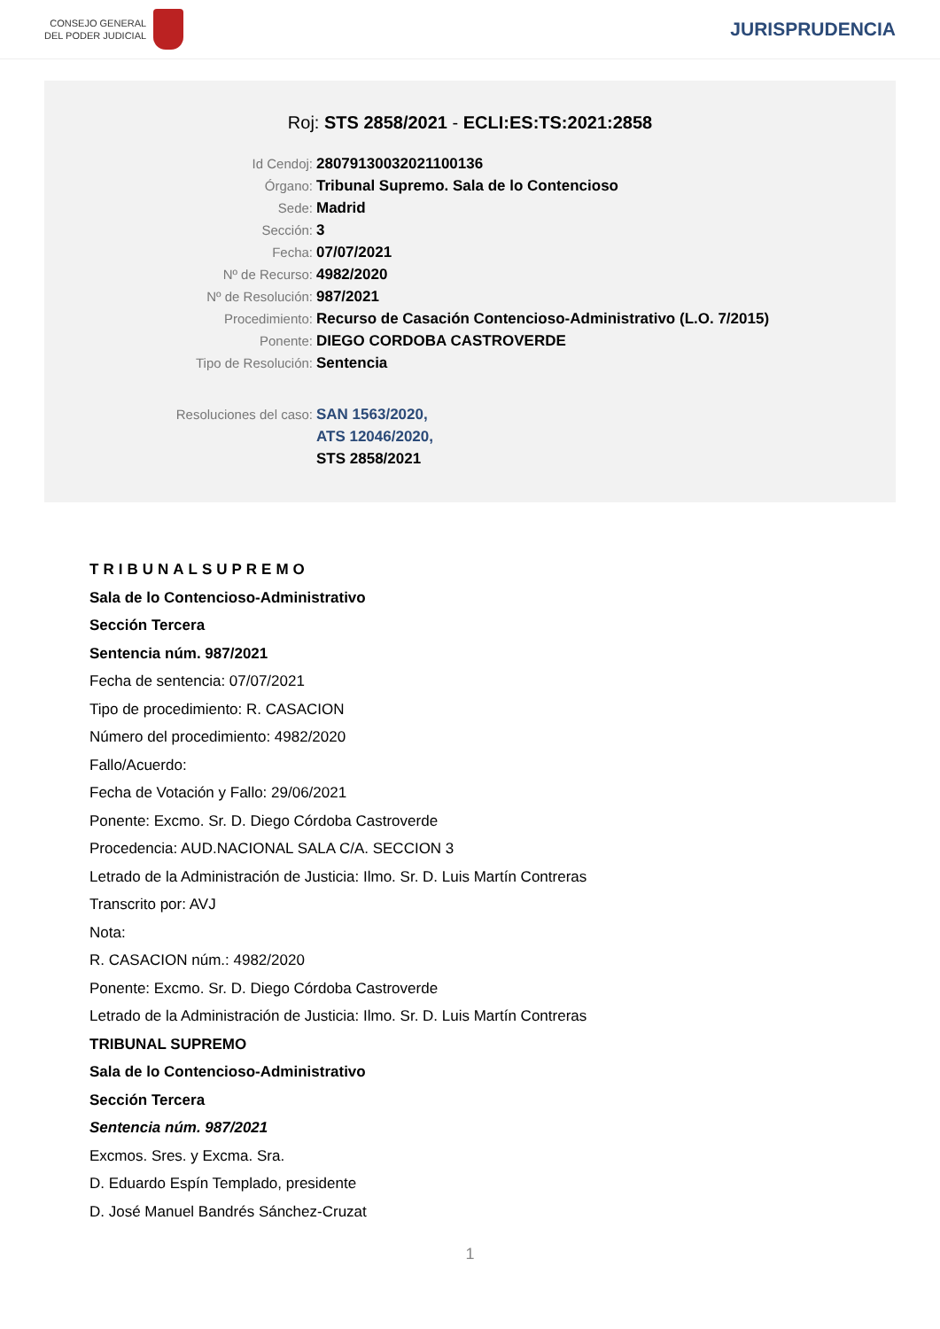CONSEJO GENERAL
DEL PODER JUDICIAL
JURISPRUDENCIA
Roj: STS 2858/2021 - ECLI:ES:TS:2021:2858
Id Cendoj: 28079130032021100136
Órgano: Tribunal Supremo. Sala de lo Contencioso
Sede: Madrid
Sección: 3
Fecha: 07/07/2021
Nº de Recurso: 4982/2020
Nº de Resolución: 987/2021
Procedimiento: Recurso de Casación Contencioso-Administrativo (L.O. 7/2015)
Ponente: DIEGO CORDOBA CASTROVERDE
Tipo de Resolución: Sentencia
Resoluciones del caso: SAN 1563/2020,
ATS 12046/2020,
STS 2858/2021
TRIBUNALSUPREMO
Sala de lo Contencioso-Administrativo
Sección Tercera
Sentencia núm. 987/2021
Fecha de sentencia: 07/07/2021
Tipo de procedimiento: R. CASACION
Número del procedimiento: 4982/2020
Fallo/Acuerdo:
Fecha de Votación y Fallo: 29/06/2021
Ponente: Excmo. Sr. D. Diego Córdoba Castroverde
Procedencia: AUD.NACIONAL SALA C/A. SECCION 3
Letrado de la Administración de Justicia: Ilmo. Sr. D. Luis Martín Contreras
Transcrito por: AVJ
Nota:
R. CASACION núm.: 4982/2020
Ponente: Excmo. Sr. D. Diego Córdoba Castroverde
Letrado de la Administración de Justicia: Ilmo. Sr. D. Luis Martín Contreras
TRIBUNAL SUPREMO
Sala de lo Contencioso-Administrativo
Sección Tercera
Sentencia núm. 987/2021
Excmos. Sres. y Excma. Sra.
D. Eduardo Espín Templado, presidente
D. José Manuel Bandrés Sánchez-Cruzat
1